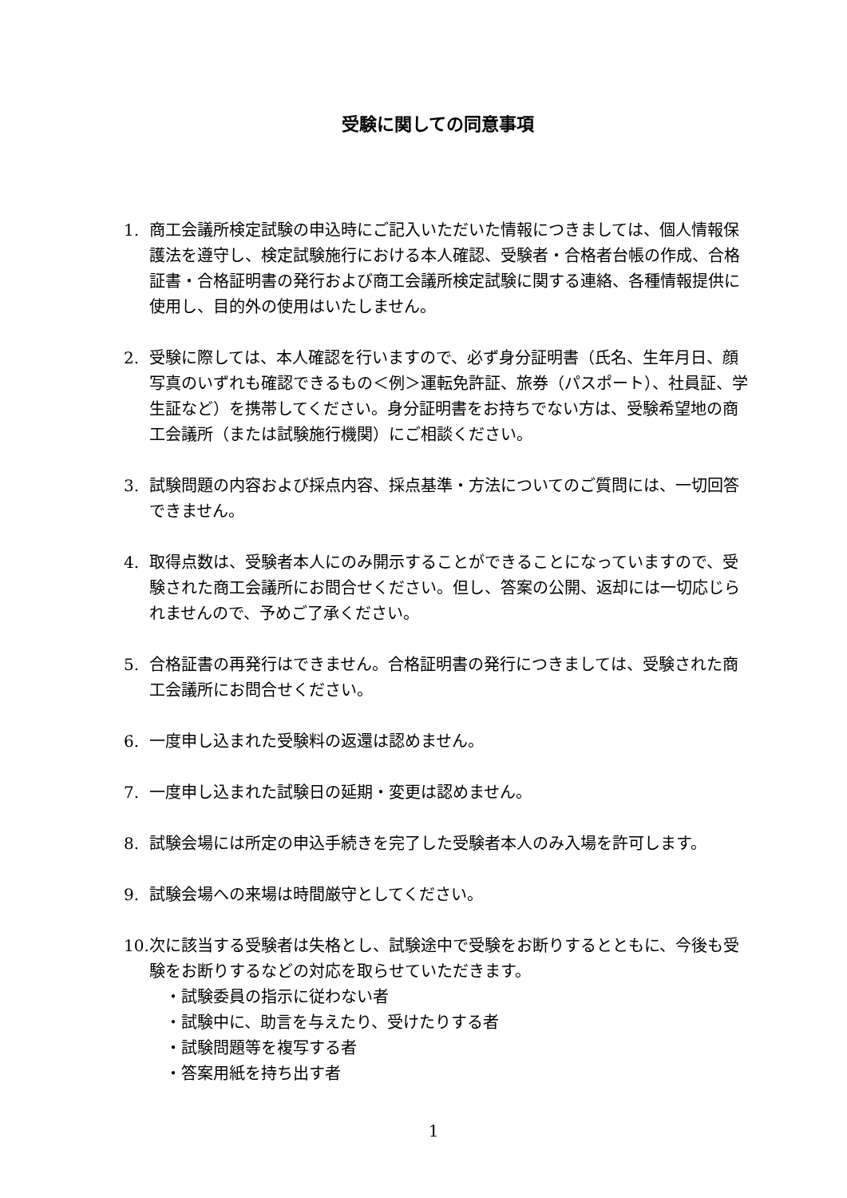受験に関しての同意事項
1. 商工会議所検定試験の申込時にご記入いただいた情報につきましては、個人情報保護法を遵守し、検定試験施行における本人確認、受験者・合格者台帳の作成、合格証書・合格証明書の発行および商工会議所検定試験に関する連絡、各種情報提供に使用し、目的外の使用はいたしません。
2. 受験に際しては、本人確認を行いますので、必ず身分証明書（氏名、生年月日、顔写真のいずれも確認できるもの＜例＞運転免許証、旅券（パスポート）、社員証、学生証など）を携帯してください。身分証明書をお持ちでない方は、受験希望地の商工会議所（または試験施行機関）にご相談ください。
3. 試験問題の内容および採点内容、採点基準・方法についてのご質問には、一切回答できません。
4. 取得点数は、受験者本人にのみ開示することができることになっていますので、受験された商工会議所にお問合せください。但し、答案の公開、返却には一切応じられませんので、予めご了承ください。
5. 合格証書の再発行はできません。合格証明書の発行につきましては、受験された商工会議所にお問合せください。
6. 一度申し込まれた受験料の返還は認めません。
7. 一度申し込まれた試験日の延期・変更は認めません。
8. 試験会場には所定の申込手続きを完了した受験者本人のみ入場を許可します。
9. 試験会場への来場は時間厳守としてください。
10.
次に該当する受験者は失格とし、試験途中で受験をお断りするとともに、今後も受験をお断りするなどの対応を取らせていただきます。
・試験委員の指示に従わない者
・試験中に、助言を与えたり、受けたりする者
・試験問題等を複写する者
・答案用紙を持ち出す者
1